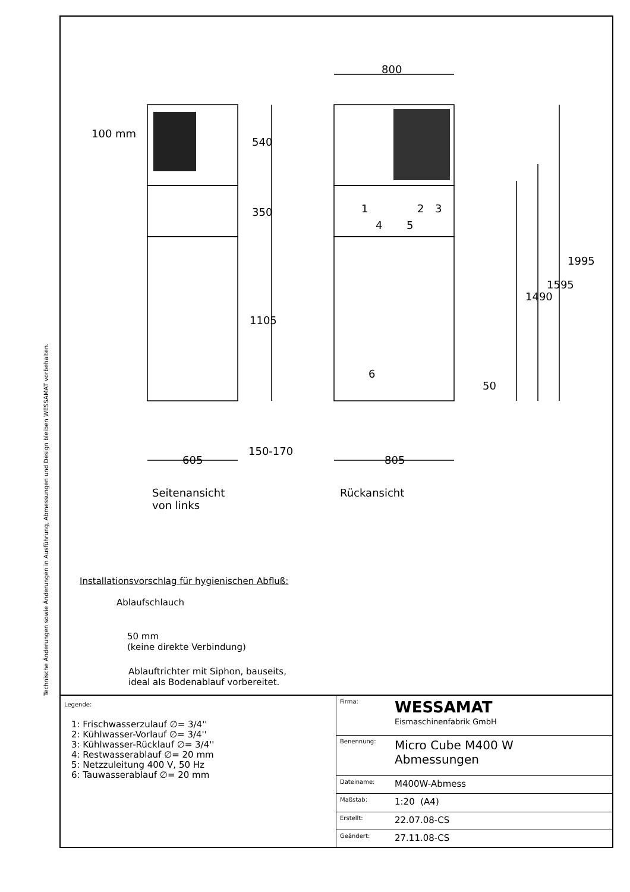Technische Änderungen sowie Änderungen in Ausführung, Abmessungen und Design bleiben WESSAMAT vorbehalten.
100 mm
800
540
350
1105
150-170
1995
1595
1490
50
1 2 3
4 5
6
605 805
Seitenansicht
von links
Rückansicht
Installationsvorschlag für hygienischen Abfluß:
Ablaufschlauch
50 mm
(keine direkte Verbindung)
Ablauftrichter mit Siphon, bauseits,
ideal als Bodenablauf vorbereitet.
Legende:
1: Frischwasserzulauf ∅= 3/4''
2: Kühlwasser-Vorlauf ∅= 3/4''
3: Kühlwasser-Rücklauf ∅= 3/4''
4: Restwasserablauf ∅= 20 mm
5: Netzzuleitung 400 V, 50 Hz
6: Tauwasserablauf ∅= 20 mm
| Firma: | WESSAMAT Eismaschinenfabrik GmbH |
| Benennung: | Micro Cube M400 W Abmessungen |
| Dateiname: | M400W-Abmess |
| Maßstab: | 1:20 (A4) |
| Erstellt: | 22.07.08-CS |
| Geändert: | 27.11.08-CS |